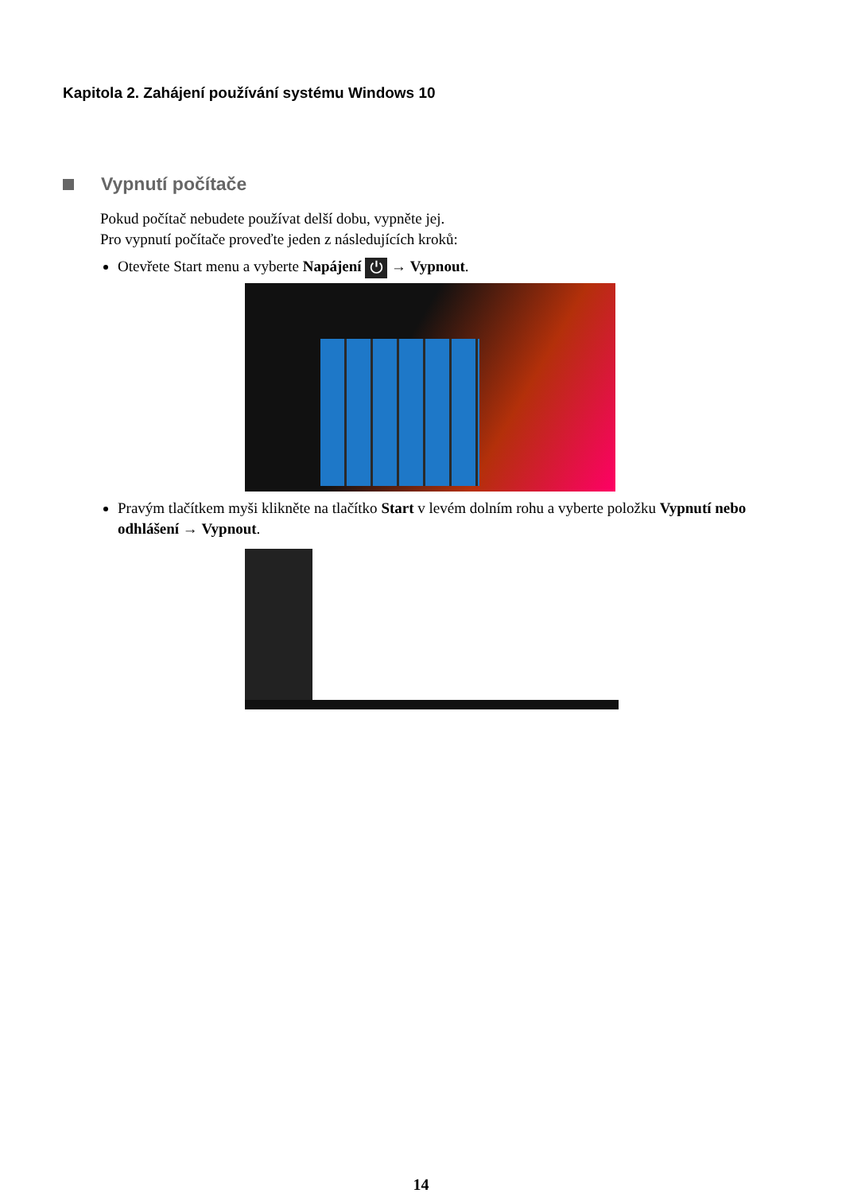Kapitola 2. Zahájení používání systému Windows 10
Vypnutí počítače
Pokud počítač nebudete používat delší dobu, vypněte jej.
Pro vypnutí počítače proveďte jeden z následujících kroků:
Otevřete Start menu a vyberte Napájení ⏻ → Vypnout.
Pravým tlačítkem myši klikněte na tlačítko Start v levém dolním rohu a vyberte položku Vypnutí nebo odhlášení → Vypnout.
14